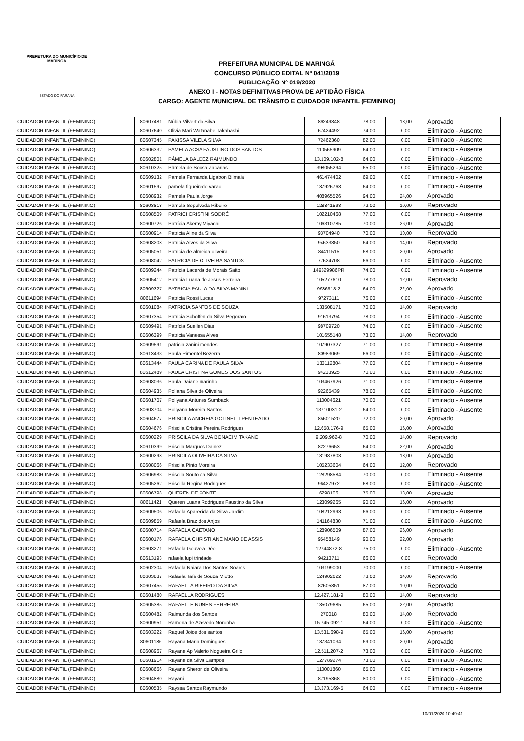PREFEITURA DO MUNICÍPIO DE MARINGÁ
ESTADO DO PARANÁ
PREFEITURA MUNICIPAL DE MARINGÁ
CONCURSO PÚBLICO EDITAL Nº 041/2019
PUBLICAÇÃO Nº 019/2020
ANEXO I - NOTAS DEFINITIVAS PROVA DE APTIDÃO FÍSICA
CARGO: AGENTE MUNICIPAL DE TRÂNSITO E CUIDADOR INFANTIL (FEMININO)
| CUIDADOR INFANTIL (FEMININO) | 80607481 | Núbia Vilvert da Silva | 89249848 | 78,00 | 18,00 | Aprovado |
| CUIDADOR INFANTIL (FEMININO) | 80607640 | Olivia Mari Watanabe Takahashi | 67424492 | 74,00 | 0,00 | Eliminado - Ausente |
| CUIDADOR INFANTIL (FEMININO) | 80607345 | PAKISSA VILELA SILVA | 72462360 | 82,00 | 0,00 | Eliminado - Ausente |
| CUIDADOR INFANTIL (FEMININO) | 80606332 | PAMELA ACSA FAUSTINO DOS SANTOS | 110565909 | 64,00 | 0,00 | Eliminado - Ausente |
| CUIDADOR INFANTIL (FEMININO) | 80602801 | PÂMELA BALDEZ RAIMUNDO | 13.109.102-8 | 64,00 | 0,00 | Eliminado - Ausente |
| CUIDADOR INFANTIL (FEMININO) | 80610325 | Pâmela de Sousa Zacarias | 398055294 | 65,00 | 0,00 | Eliminado - Ausente |
| CUIDADOR INFANTIL (FEMININO) | 80609132 | Pamela Fernanda Ligabon Bilmaia | 461474402 | 69,00 | 0,00 | Eliminado - Ausente |
| CUIDADOR INFANTIL (FEMININO) | 80601597 | pamela figueiredo varao | 137926768 | 64,00 | 0,00 | Eliminado - Ausente |
| CUIDADOR INFANTIL (FEMININO) | 80608932 | Pamela Paula Jorge | 408965526 | 94,00 | 24,00 | Aprovado |
| CUIDADOR INFANTIL (FEMININO) | 80603818 | Pâmela Sepulveda Ribeiro | 128841598 | 72,00 | 10,00 | Reprovado |
| CUIDADOR INFANTIL (FEMININO) | 80608509 | PATRICI CRISTINI SODRÉ | 102210468 | 77,00 | 0,00 | Eliminado - Ausente |
| CUIDADOR INFANTIL (FEMININO) | 80600726 | Patrícia Akemy Miyachi | 106310785 | 70,00 | 26,00 | Aprovado |
| CUIDADOR INFANTIL (FEMININO) | 80600914 | Patricia Aline da Silva | 93704940 | 70,00 | 10,00 | Reprovado |
| CUIDADOR INFANTIL (FEMININO) | 80608208 | Patricia Alves da Silva | 94633850 | 64,00 | 14,00 | Reprovado |
| CUIDADOR INFANTIL (FEMININO) | 80605051 | Patricia de almeida oliveira | 84411515 | 68,00 | 20,00 | Aprovado |
| CUIDADOR INFANTIL (FEMININO) | 80608042 | PATRICIA DE OLIVEIRA SANTOS | 77624708 | 66,00 | 0,00 | Eliminado - Ausente |
| CUIDADOR INFANTIL (FEMININO) | 80609244 | Patrícia Lacerda de Morais Saito | 149329986PR | 74,00 | 0,00 | Eliminado - Ausente |
| CUIDADOR INFANTIL (FEMININO) | 80605412 | Patricia Luana de Jesus Ferreira | 105277610 | 78,00 | 12,00 | Reprovado |
| CUIDADOR INFANTIL (FEMININO) | 80609327 | PATRICIA PAULA DA SILVA MANINI | 9936913-2 | 64,00 | 22,00 | Aprovado |
| CUIDADOR INFANTIL (FEMININO) | 80611694 | Patricia Rossi Lucas | 97273111 | 76,00 | 0,00 | Eliminado - Ausente |
| CUIDADOR INFANTIL (FEMININO) | 80601084 | PATRICIA SANTOS DE SOUZA | 133508171 | 70,00 | 14,00 | Reprovado |
| CUIDADOR INFANTIL (FEMININO) | 80607354 | Patricia Schoffen da Silva Pegoraro | 91613794 | 78,00 | 0,00 | Eliminado - Ausente |
| CUIDADOR INFANTIL (FEMININO) | 80609491 | Patrícia Suellen Dias | 98709720 | 74,00 | 0,00 | Eliminado - Ausente |
| CUIDADOR INFANTIL (FEMININO) | 80606399 | Patricia Vanessa Alves | 101655148 | 73,00 | 14,00 | Reprovado |
| CUIDADOR INFANTIL (FEMININO) | 80609591 | patricia zanini mendes | 107907327 | 71,00 | 0,00 | Eliminado - Ausente |
| CUIDADOR INFANTIL (FEMININO) | 80613433 | Paula Pimentel Bezerra | 80983069 | 66,00 | 0,00 | Eliminado - Ausente |
| CUIDADOR INFANTIL (FEMININO) | 80613444 | PAULA CARINA DE PAULA SILVA | 133112804 | 77,00 | 0,00 | Eliminado - Ausente |
| CUIDADOR INFANTIL (FEMININO) | 80612489 | PAULA CRISTINA GOMES DOS SANTOS | 94233925 | 70,00 | 0,00 | Eliminado - Ausente |
| CUIDADOR INFANTIL (FEMININO) | 80608036 | Paula Daiane marinho | 103467926 | 71,00 | 0,00 | Eliminado - Ausente |
| CUIDADOR INFANTIL (FEMININO) | 80604935 | Poliana Silva de Oliveira | 92265439 | 78,00 | 0,00 | Eliminado - Ausente |
| CUIDADOR INFANTIL (FEMININO) | 80601707 | Pollyana Antunes Sumback | 110004621 | 70,00 | 0,00 | Eliminado - Ausente |
| CUIDADOR INFANTIL (FEMININO) | 80603704 | Pollyana Moreira Santos | 13710031-2 | 64,00 | 0,00 | Eliminado - Ausente |
| CUIDADOR INFANTIL (FEMININO) | 80604677 | PRISCILA ANDREIA GOLINELLI PENTEADO | 85601520 | 72,00 | 20,00 | Aprovado |
| CUIDADOR INFANTIL (FEMININO) | 80604676 | Priscila Cristina Pereira Rodrigues | 12.658.176-9 | 65,00 | 16,00 | Aprovado |
| CUIDADOR INFANTIL (FEMININO) | 80600229 | PRISCILA DA SILVA BONACIM TAKANO | 9.209.962-8 | 70,00 | 14,00 | Reprovado |
| CUIDADOR INFANTIL (FEMININO) | 80610399 | Priscila Marques Dainez | 82276653 | 64,00 | 22,00 | Aprovado |
| CUIDADOR INFANTIL (FEMININO) | 80600298 | PRISCILA OLIVEIRA DA SILVA | 131987803 | 80,00 | 18,00 | Aprovado |
| CUIDADOR INFANTIL (FEMININO) | 80608066 | Priscila Pinto Moreira | 105233604 | 64,00 | 12,00 | Reprovado |
| CUIDADOR INFANTIL (FEMININO) | 80606983 | Priscila Souto da Silva | 128298584 | 70,00 | 0,00 | Eliminado - Ausente |
| CUIDADOR INFANTIL (FEMININO) | 80605262 | Priscilla Regina Rodrigues | 96427972 | 68,00 | 0,00 | Eliminado - Ausente |
| CUIDADOR INFANTIL (FEMININO) | 80606798 | QUEREN DE PONTE | 6298106 | 75,00 | 18,00 | Aprovado |
| CUIDADOR INFANTIL (FEMININO) | 80611421 | Queren Luana Rodrigues Faustino da Silva | 123099265 | 90,00 | 16,00 | Aprovado |
| CUIDADOR INFANTIL (FEMININO) | 80600506 | Rafaela Aparecida da Silva Jardim | 108212993 | 66,00 | 0,00 | Eliminado - Ausente |
| CUIDADOR INFANTIL (FEMININO) | 80609859 | Rafaela Braz dos Anjos | 141164830 | 71,00 | 0,00 | Eliminado - Ausente |
| CUIDADOR INFANTIL (FEMININO) | 80600714 | RAFAELA CAETANO | 128906509 | 87,00 | 26,00 | Aprovado |
| CUIDADOR INFANTIL (FEMININO) | 80600176 | RAFAELA CHRISTI ANE MANO DE ASSIS | 95458149 | 90,00 | 22,00 | Aprovado |
| CUIDADOR INFANTIL (FEMININO) | 80603271 | Rafaela Gouveia Déo | 12744872-8 | 75,00 | 0,00 | Eliminado - Ausente |
| CUIDADOR INFANTIL (FEMININO) | 80613193 | rafaela lupi trindade | 94213711 | 66,00 | 0,00 | Reprovado |
| CUIDADOR INFANTIL (FEMININO) | 80602304 | Rafaela Naiara Dos Santos Soares | 103199000 | 70,00 | 0,00 | Eliminado - Ausente |
| CUIDADOR INFANTIL (FEMININO) | 80603837 | Rafaela Taís de Souza Miotto | 124902622 | 73,00 | 14,00 | Reprovado |
| CUIDADOR INFANTIL (FEMININO) | 80607455 | RAFAELLA RIBEIRO DA SILVA | 82605851 | 87,00 | 10,00 | Reprovado |
| CUIDADOR INFANTIL (FEMININO) | 80601480 | RAFAELLA RODRIGUES | 12.427.181-9 | 80,00 | 14,00 | Reprovado |
| CUIDADOR INFANTIL (FEMININO) | 80605385 | RAFAELLE NUNES FERREIRA | 135079685 | 65,00 | 22,00 | Aprovado |
| CUIDADOR INFANTIL (FEMININO) | 80600482 | Raimunda dos Santos | 270018 | 80,00 | 14,00 | Reprovado |
| CUIDADOR INFANTIL (FEMININO) | 80600951 | Ramona de Azevedo Noronha | 15.745.092-1 | 64,00 | 0,00 | Eliminado - Ausente |
| CUIDADOR INFANTIL (FEMININO) | 80603222 | Raquel Joice dos santos | 13.531.698-9 | 65,00 | 16,00 | Aprovado |
| CUIDADOR INFANTIL (FEMININO) | 80601186 | Rayana Maria Domingues | 137341034 | 69,00 | 20,00 | Aprovado |
| CUIDADOR INFANTIL (FEMININO) | 80608967 | Rayane Ap Valerio Nogueira Grilo | 12.511.207-2 | 73,00 | 0,00 | Eliminado - Ausente |
| CUIDADOR INFANTIL (FEMININO) | 80601914 | Rayane da Silva Campos | 127789274 | 73,00 | 0,00 | Eliminado - Ausente |
| CUIDADOR INFANTIL (FEMININO) | 80608666 | Rayane Sheron de Oliveira | 110001860 | 65,00 | 0,00 | Eliminado - Ausente |
| CUIDADOR INFANTIL (FEMININO) | 80604880 | Rayani | 87195368 | 80,00 | 0,00 | Eliminado - Ausente |
| CUIDADOR INFANTIL (FEMININO) | 80600535 | Rayssa Santos Raymundo | 13.373.169-5 | 64,00 | 0,00 | Eliminado - Ausente |
10/01/2020 10:49:41